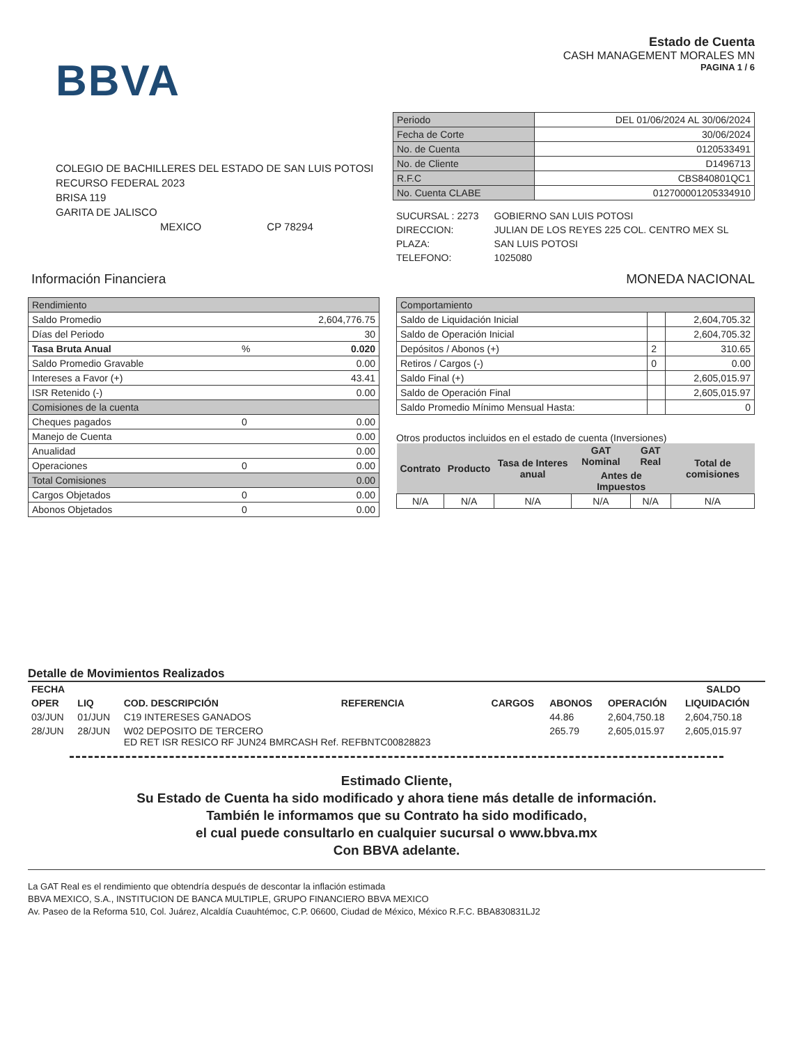BBVA
Estado de Cuenta
CASH MANAGEMENT MORALES MN
PAGINA 1 / 6
COLEGIO DE BACHILLERES DEL ESTADO DE SAN LUIS POTOSI
RECURSO FEDERAL 2023
BRISA 119
GARITA DE JALISCO
MEXICO CP 78294
| Periodo | DEL 01/06/2024 AL 30/06/2024 |
| Fecha de Corte | 30/06/2024 |
| No. de Cuenta | 0120533491 |
| No. de Cliente | D1496713 |
| R.F.C | CBS840801QC1 |
| No. Cuenta CLABE | 012700001205334910 |
| SUCURSAL : 2273 | GOBIERNO SAN LUIS POTOSI |
| DIRECCION: | JULIAN DE LOS REYES 225 COL. CENTRO MEX SL |
| PLAZA: | SAN LUIS POTOSI |
| TELEFONO: | 1025080 |
Información Financiera MONEDA NACIONAL
| Rendimiento | | |
| Saldo Promedio | | 2,604,776.75 |
| Días del Periodo | | 30 |
| Tasa Bruta Anual | % | 0.020 |
| Saldo Promedio Gravable | | 0.00 |
| Intereses a Favor (+) | | 43.41 |
| ISR Retenido (-) | | 0.00 |
| Comisiones de la cuenta | | |
| Cheques pagados | 0 | 0.00 |
| Manejo de Cuenta | | 0.00 |
| Anualidad | | 0.00 |
| Operaciones | 0 | 0.00 |
| Total Comisiones | | 0.00 |
| Cargos Objetados | 0 | 0.00 |
| Abonos Objetados | 0 | 0.00 |
| Comportamiento | | |
| Saldo de Liquidación Inicial | | 2,604,705.32 |
| Saldo de Operación Inicial | | 2,604,705.32 |
| Depósitos / Abonos (+) | 2 | 310.65 |
| Retiros / Cargos (-) | 0 | 0.00 |
| Saldo Final (+) | | 2,605,015.97 |
| Saldo de Operación Final | | 2,605,015.97 |
| Saldo Promedio Mínimo Mensual Hasta: | | 0 |
Otros productos incluidos en el estado de cuenta (Inversiones)
| Contrato | Producto | Tasa de Interes anual | GAT Nominal | GAT Real | Total de comisiones |
| --- | --- | --- | --- | --- | --- |
| | | | Antes de Impuestos | | |
| N/A | N/A | N/A | N/A | N/A | N/A |
Detalle de Movimientos Realizados
| FECHA | | | | | | | SALDO |
| --- | --- | --- | --- | --- | --- | --- | --- |
| OPER | LIQ | COD. DESCRIPCIÓN | REFERENCIA | CARGOS | ABONOS | OPERACIÓN | LIQUIDACIÓN |
| 03/JUN | 01/JUN | C19 INTERESES GANADOS | | | 44.86 | 2,604,750.18 | 2,604,750.18 |
| 28/JUN | 28/JUN | W02 DEPOSITO DE TERCERO ED RET ISR RESICO RF JUN24 BMRCASH Ref. REFBNTC00828823 | | | 265.79 | 2,605,015.97 | 2,605,015.97 |
Estimado Cliente,
Su Estado de Cuenta ha sido modificado y ahora tiene más detalle de información.
También le informamos que su Contrato ha sido modificado,
el cual puede consultarlo en cualquier sucursal o www.bbva.mx
Con BBVA adelante.
La GAT Real es el rendimiento que obtendría después de descontar la inflación estimada
BBVA MEXICO, S.A., INSTITUCION DE BANCA MULTIPLE, GRUPO FINANCIERO BBVA MEXICO
Av. Paseo de la Reforma 510, Col. Juárez, Alcaldía Cuauhtémoc, C.P. 06600, Ciudad de México, México R.F.C. BBA830831LJ2